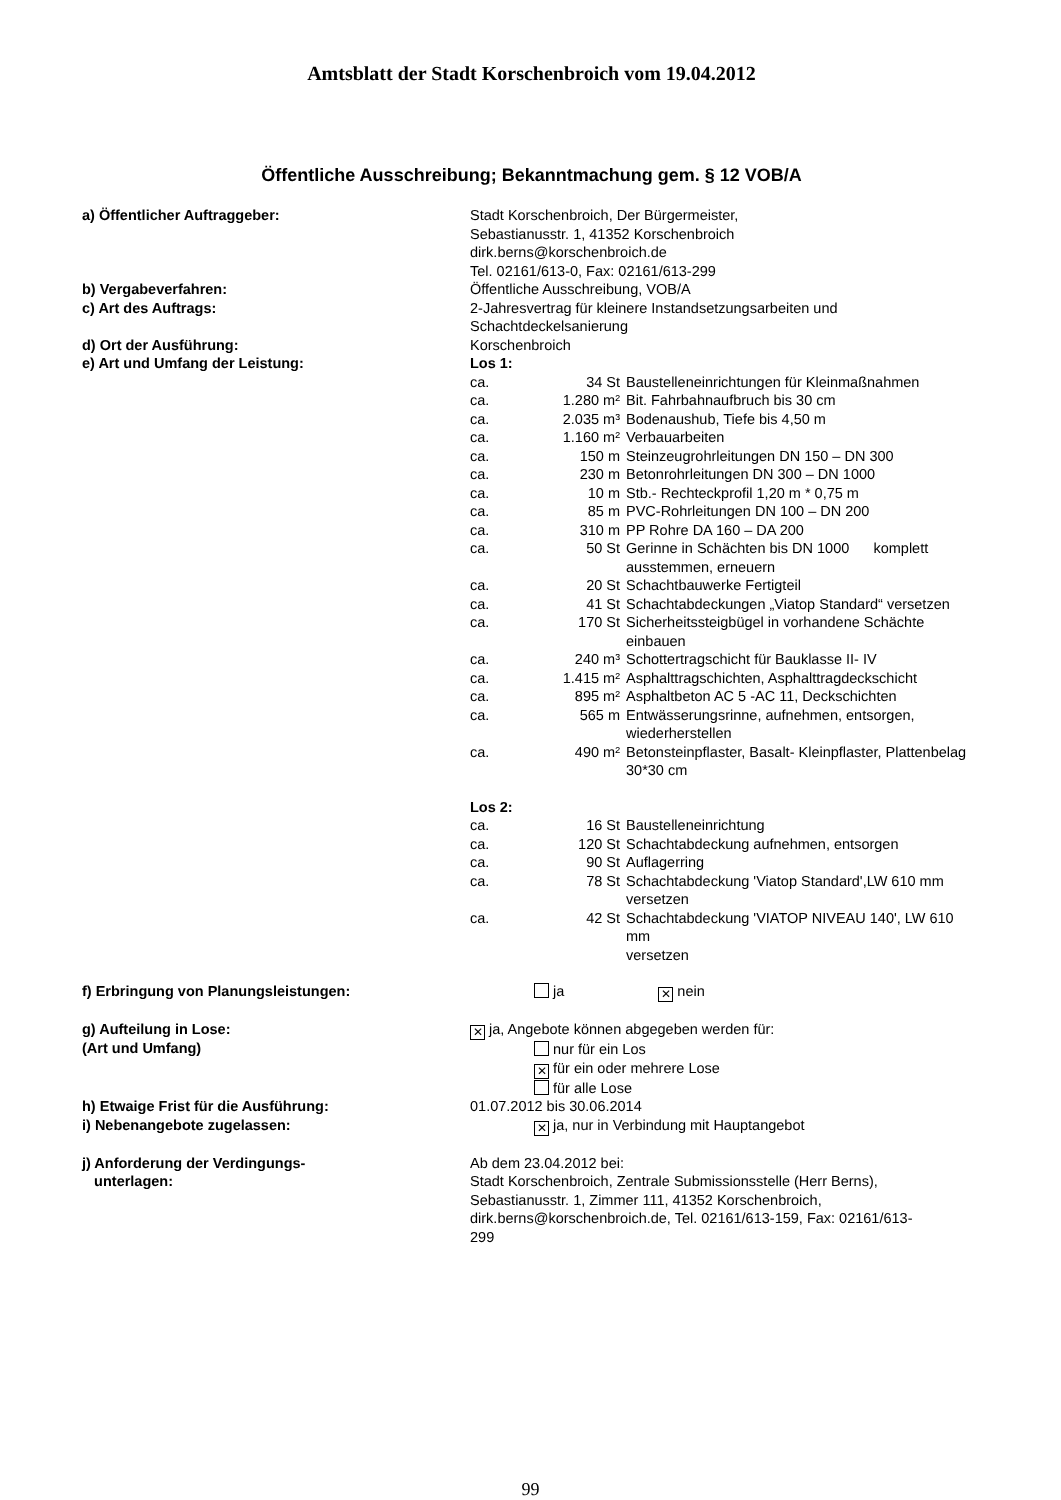Amtsblatt der Stadt Korschenbroich vom 19.04.2012
Öffentliche Ausschreibung; Bekanntmachung gem. § 12 VOB/A
a) Öffentlicher Auftraggeber: Stadt Korschenbroich, Der Bürgermeister,
Sebastianusstr. 1, 41352 Korschenbroich
dirk.berns@korschenbroich.de
Tel. 02161/613-0, Fax: 02161/613-299
b) Vergabeverfahren: Öffentliche Ausschreibung, VOB/A
c) Art des Auftrags: 2-Jahresvertrag für kleinere Instandsetzungsarbeiten und
Schachtdeckelsanierung
d) Ort der Ausführung: Korschenbroich
e) Art und Umfang der Leistung: Los 1:
| ca. | 34 St | Baustelleneinrichtungen für Kleinmaßnahmen |
| ca. | 1.280 m² | Bit. Fahrbahnaufbruch bis 30 cm |
| ca. | 2.035 m³ | Bodenaushub, Tiefe bis 4,50 m |
| ca. | 1.160 m² | Verbauarbeiten |
| ca. | 150 m | Steinzeugrohrleitungen DN 150 – DN 300 |
| ca. | 230 m | Betonrohrleitungen DN 300 – DN 1000 |
| ca. | 10 m | Stb.- Rechteckprofil 1,20 m * 0,75 m |
| ca. | 85 m | PVC-Rohrleitungen DN 100 – DN 200 |
| ca. | 310 m | PP Rohre DA 160 – DA 200 |
| ca. | 50 St | Gerinne in Schächten bis DN 1000 komplett ausstemmen, erneuern |
| ca. | 20 St | Schachtbauwerke Fertigteil |
| ca. | 41 St | Schachtabdeckungen „Viatop Standard“ versetzen |
| ca. | 170 St | Sicherheitssteigbügel in vorhandene Schächte einbauen |
| ca. | 240 m³ | Schottertragschicht für Bauklasse II- IV |
| ca. | 1.415 m² | Asphalttragschichten, Asphalttragdeckschicht |
| ca. | 895 m² | Asphaltbeton AC 5 -AC 11, Deckschichten |
| ca. | 565 m | Entwässerungsrinne, aufnehmen, entsorgen, wiederherstellen |
| ca. | 490 m² | Betonsteinpflaster, Basalt- Kleinpflaster, Plattenbelag 30*30 cm |
Los 2:
| ca. | 16 St | Baustelleneinrichtung |
| ca. | 120 St | Schachtabdeckung aufnehmen, entsorgen |
| ca. | 90 St | Auflagerring |
| ca. | 78 St | Schachtabdeckung 'Viatop Standard',LW 610 mm versetzen |
| ca. | 42 St | Schachtabdeckung 'VIATOP NIVEAU 140', LW 610 mm versetzen |
f) Erbringung von Planungsleistungen: ja ✕ nein
g) Aufteilung in Lose:
(Art und Umfang)
✕ ja, Angebote können abgegeben werden für:
nur für ein Los
✕ für ein oder mehrere Lose
für alle Lose
h) Etwaige Frist für die Ausführung: 01.07.2012 bis 30.06.2014
i) Nebenangebote zugelassen:
✕ ja, nur in Verbindung mit Hauptangebot
j) Anforderung der Verdingungs-
unterlagen:
Ab dem 23.04.2012 bei:
Stadt Korschenbroich, Zentrale Submissionsstelle (Herr Berns),
Sebastianusstr. 1, Zimmer 111, 41352 Korschenbroich,
dirk.berns@korschenbroich.de, Tel. 02161/613-159, Fax: 02161/613-
299
99